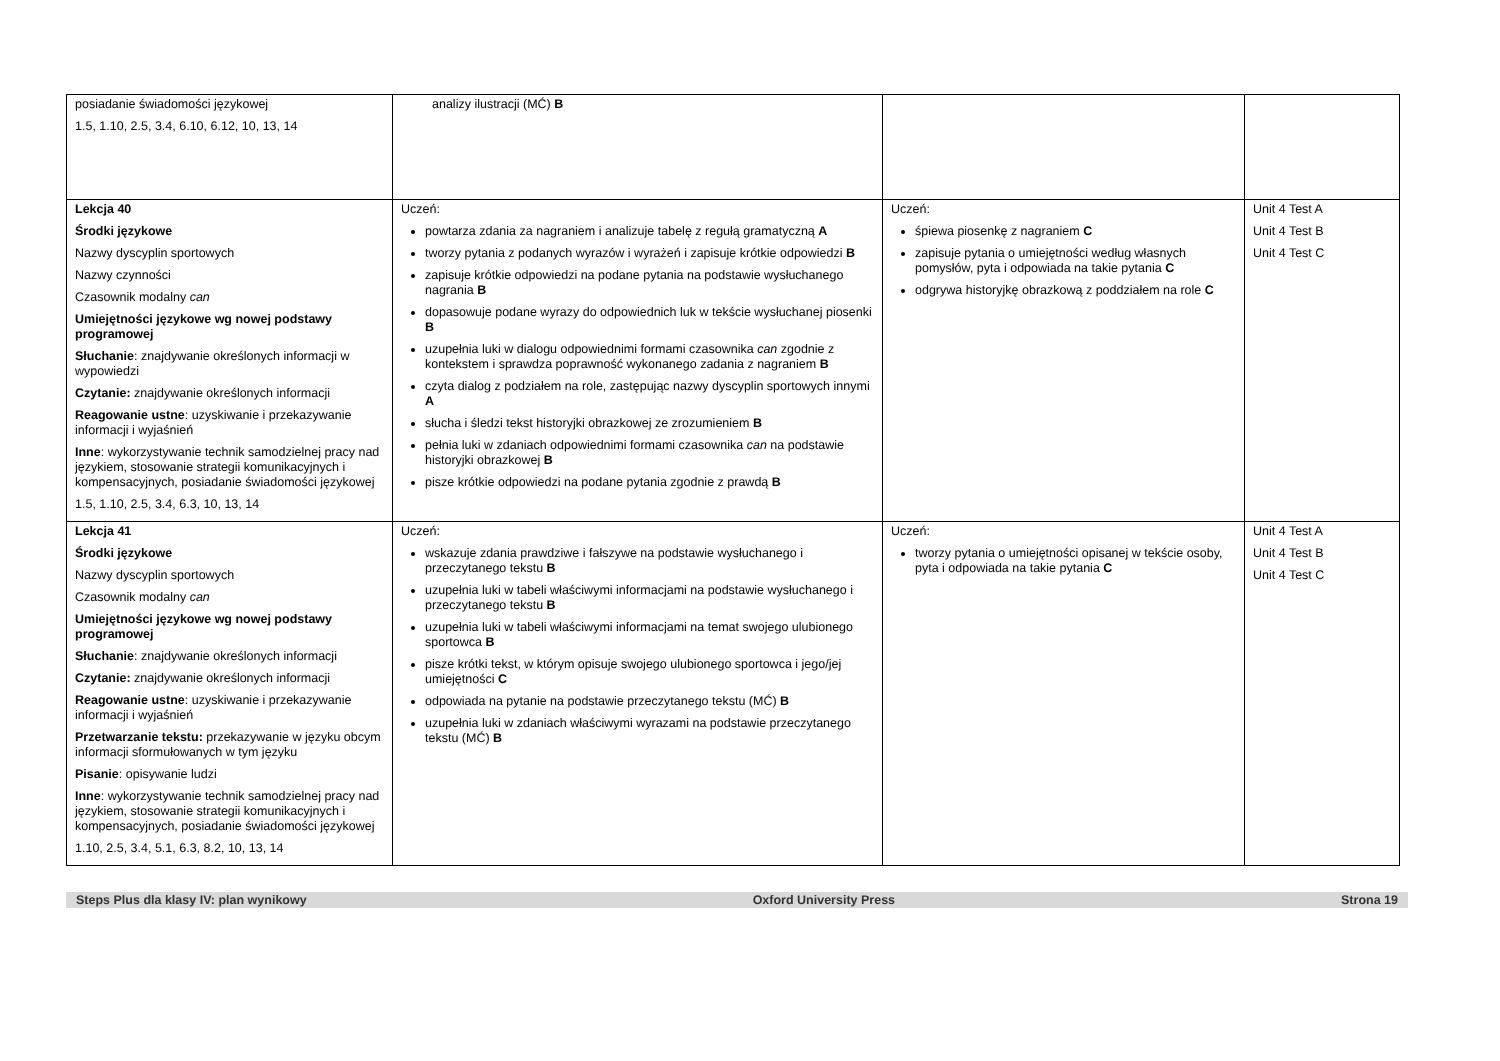| posiadanie świadomości językowej 1.5, 1.10, 2.5, 3.4, 6.10, 6.12, 10, 13, 14 | analizy ilustracji (MĆ) B | | |
| Lekcja 40 Środki językowe Nazwy dyscyplin sportowych Nazwy czynności Czasownik modalny can Umiejętności językowe wg nowej podstawy programowej Słuchanie : znajdywanie określonych informacji w wypowiedzi Czytanie: znajdywanie określonych informacji Reagowanie ustne : uzyskiwanie i przekazywanie informacji i wyjaśnień Inne : wykorzystywanie technik samodzielnej pracy nad językiem, stosowanie strategii komunikacyjnych i kompensacyjnych, posiadanie świadomości językowej 1.5, 1.10, 2.5, 3.4, 6.3, 10, 13, 14 | Uczeń: powtarza zdania za nagraniem i analizuje tabelę z regułą gramatyczną A tworzy pytania z podanych wyrazów i wyrażeń i zapisuje krótkie odpowiedzi B zapisuje krótkie odpowiedzi na podane pytania na podstawie wysłuchanego nagrania B dopasowuje podane wyrazy do odpowiednich luk w tekście wysłuchanej piosenki B uzupełnia luki w dialogu odpowiednimi formami czasownika can zgodnie z kontekstem i sprawdza poprawność wykonanego zadania z nagraniem B czyta dialog z podziałem na role, zastępując nazwy dyscyplin sportowych innymi A słucha i śledzi tekst historyjki obrazkowej ze zrozumieniem B pełnia luki w zdaniach odpowiednimi formami czasownika can na podstawie historyjki obrazkowej B pisze krótkie odpowiedzi na podane pytania zgodnie z prawdą B | Uczeń: śpiewa piosenkę z nagraniem C zapisuje pytania o umiejętności według własnych pomysłów, pyta i odpowiada na takie pytania C odgrywa historyjkę obrazkową z poddziałem na role C | Unit 4 Test A Unit 4 Test B Unit 4 Test C |
| Lekcja 41 Środki językowe Nazwy dyscyplin sportowych Czasownik modalny can Umiejętności językowe wg nowej podstawy programowej Słuchanie : znajdywanie określonych informacji Czytanie: znajdywanie określonych informacji Reagowanie ustne : uzyskiwanie i przekazywanie informacji i wyjaśnień Przetwarzanie tekstu: przekazywanie w języku obcym informacji sformułowanych w tym języku Pisanie : opisywanie ludzi Inne : wykorzystywanie technik samodzielnej pracy nad językiem, stosowanie strategii komunikacyjnych i kompensacyjnych, posiadanie świadomości językowej 1.10, 2.5, 3.4, 5.1, 6.3, 8.2, 10, 13, 14 | Uczeń: wskazuje zdania prawdziwe i fałszywe na podstawie wysłuchanego i przeczytanego tekstu B uzupełnia luki w tabeli właściwymi informacjami na podstawie wysłuchanego i przeczytanego tekstu B uzupełnia luki w tabeli właściwymi informacjami na temat swojego ulubionego sportowca B pisze krótki tekst, w którym opisuje swojego ulubionego sportowca i jego/jej umiejętności C odpowiada na pytanie na podstawie przeczytanego tekstu (MĆ) B uzupełnia luki w zdaniach właściwymi wyrazami na podstawie przeczytanego tekstu (MĆ) B | Uczeń: tworzy pytania o umiejętności opisanej w tekście osoby, pyta i odpowiada na takie pytania C | Unit 4 Test A Unit 4 Test B Unit 4 Test C |
Steps Plus dla klasy IV: plan wynikowy Oxford University Press Strona 19